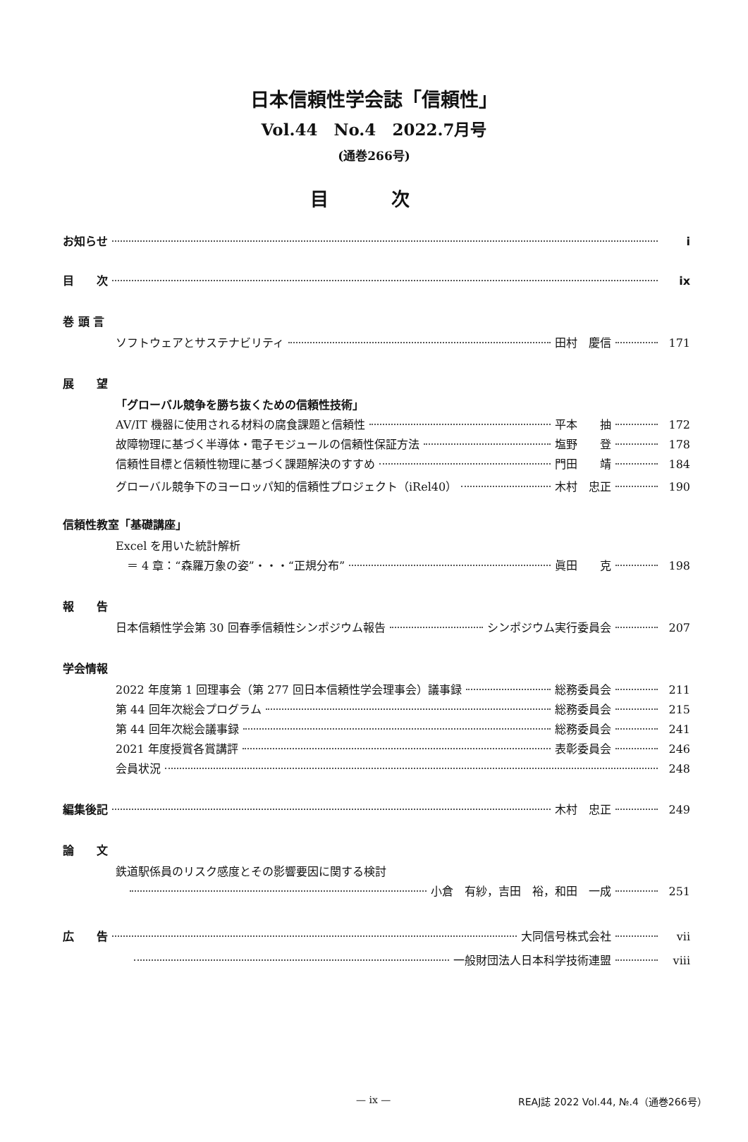日本信頼性学会誌「信頼性」
Vol.44　No.4　2022.7月号
(通巻266号)
目 次
お知らせ i
目　　次 ix
巻 頭 言
ソフトウェアとサステナビリティ 田村　慶信 171
展　　望
「グローバル競争を勝ち抜くための信頼性技術」
AV/IT 機器に使用される材料の腐食課題と信頼性 平本　　抽 172
故障物理に基づく半導体・電子モジュールの信頼性保証方法 塩野　　登 178
信頼性目標と信頼性物理に基づく課題解決のすすめ 門田　　靖 184
グローバル競争下のヨーロッパ知的信頼性プロジェクト（iRel40） 木村　忠正 190
信頼性教室「基礎講座」
Excel を用いた統計解析
　＝ 4 章：“森羅万象の姿”・・・“正規分布” 眞田　　克 198
報　　告
日本信頼性学会第 30 回春季信頼性シンポジウム報告 シンポジウム実行委員会 207
学会情報
2022 年度第 1 回理事会（第 277 回日本信頼性学会理事会）議事録 総務委員会 211
第 44 回年次総会プログラム 総務委員会 215
第 44 回年次総会議事録 総務委員会 241
2021 年度授賞各賞講評 表彰委員会 246
会員状況 248
編集後記 木村　忠正 249
論　　文
鉄道駅係員のリスク感度とその影響要因に関する検討
小倉　有紗，吉田　裕，和田　一成 251
広　　告 大同信号株式会社 vii
一般財団法人日本科学技術連盟 viii
— ix — REAJ誌 2022 Vol.44, №.4（通巻266号）